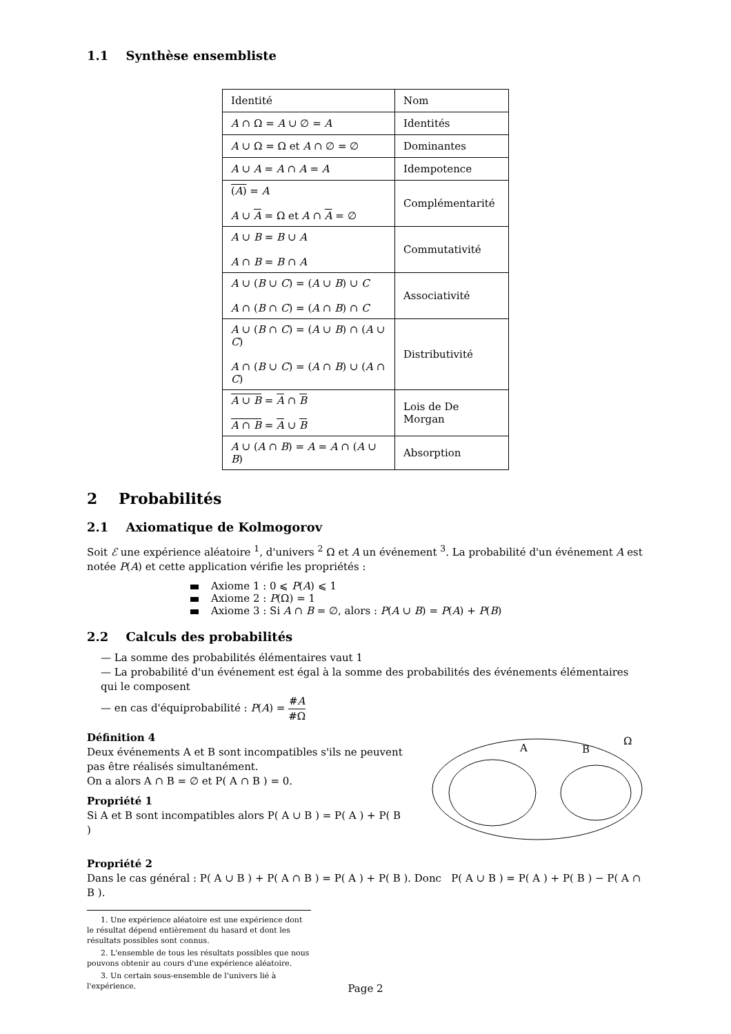1.1 Synthèse ensembliste
| Identité | Nom |
| A ∩ Ω = A ∪ ∅ = A | Identités |
| A ∪ Ω = Ω et A ∩ ∅ = ∅ | Dominantes |
| A ∪ A = A ∩ A = A | Idempotence |
| ( A ) = A A ∪ A = Ω et A ∩ A = ∅ | Complémentarité |
| A ∪ B = B ∪ A A ∩ B = B ∩ A | Commutativité |
| A ∪ ( B ∪ C ) = ( A ∪ B ) ∪ C A ∩ ( B ∩ C ) = ( A ∩ B ) ∩ C | Associativité |
| A ∪ ( B ∩ C ) = ( A ∪ B ) ∩ ( A ∪ C ) A ∩ ( B ∪ C ) = ( A ∩ B ) ∪ ( A ∩ C ) | Distributivité |
| A ∪ B = A ∩ B A ∩ B = A ∪ B | Lois de De Morgan |
| A ∪ ( A ∩ B ) = A = A ∩ ( A ∪ B ) | Absorption |
2 Probabilités
2.1 Axiomatique de Kolmogorov
Soit ℰ une expérience aléatoire <sup>1</sup>, d'univers <sup>2</sup> Ω et A un événement <sup>3</sup>. La probabilité d'un événement A est notée P(A) et cette application vérifie les propriétés :
Axiome 1 : 0 ⩽ P(A) ⩽ 1
Axiome 2 : P(Ω) = 1
Axiome 3 : Si A ∩ B = ∅, alors : P(A ∪ B) = P(A) + P(B)
2.2 Calculs des probabilités
— La somme des probabilités élémentaires vaut 1
— La probabilité d'un événement est égal à la somme des probabilités des événements élémentaires qui le composent
— en cas d'équiprobabilité : P(A) = #A #Ω
Définition 4
Deux événements A et B sont incompatibles s'ils ne peuvent pas être réalisés simultanément.
On a alors A ∩ B = ∅ et P( A ∩ B ) = 0.
Propriété 1
Si A et B sont incompatibles alors P( A ∪ B ) = P( A ) + P( B )
A
B
Ω
Propriété 2
Dans le cas général : P( A ∪ B ) + P( A ∩ B ) = P( A ) + P( B ). Donc P( A ∪ B ) = P( A ) + P( B ) − P( A ∩ B ).
1. Une expérience aléatoire est une expérience dont le résultat dépend entièrement du hasard et dont les résultats possibles sont connus.
2. L'ensemble de tous les résultats possibles que nous pouvons obtenir au cours d'une expérience aléatoire.
3. Un certain sous-ensemble de l'univers lié à l'expérience.
Page 2